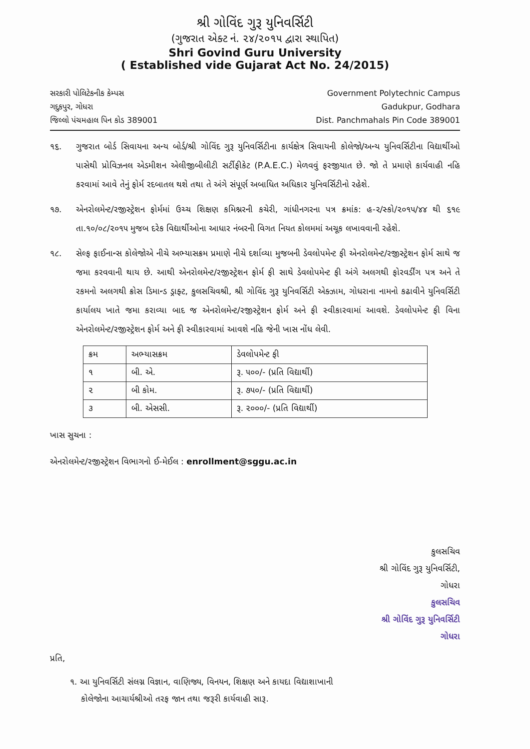શ્રી ગોવિંદ ગુરૂ યુનિવર્સિટી
(ગુજરાત એક્ટ નં. ૨૪/૨૦૧૫ દ્વારા સ્થાપિત)
Shri Govind Guru University
( Established vide Gujarat Act No. 24/2015)
સરકારી પોલિટેકનીક કેમ્પસ
ગદુકપુર, ગોધરા
જિલ્લો પંચમહાલ પિન કોડ 389001
Government Polytechnic Campus
Gadukpur, Godhara
Dist. Panchmahals Pin Code 389001
૧૬. ગુજરાત બોર્ડ સિવાયના અન્ય બોર્ડ/શ્રી ગોવિંદ ગુરૂ યુનિવર્સિટીના કાર્યક્ષેત્ર સિવાયની કોલેજો/અન્ય યુનિવર્સિટીના વિદ્યાર્થીઓ પાસેથી પ્રોવિઝનલ એડમીશન એલીજીબીલીટી સર્ટીફીકેટ (P.A.E.C.) મેળવવું ફરજીયાત છે. જો તે પ્રમાણે કાર્યવાહી નહિ કરવામાં આવે તેનું ફોર્મ રદબાતલ થશે તથા તે અંગે સંપૂર્ણ અબાધિત અધિકાર યુનિવર્સિટીનો રહેશે.
૧૭. એનરોલમેન્ટ/રજીસ્ટ્રેશન ફોર્મમાં ઉચ્ચ શિક્ષણ કમિશ્નરની કચેરી, ગાંધીનગરના પત્ર ક્રમાંક: હ-૨/સ્કો/૨૦૧૫/૪૪ થી ૬૧૯ તા.૧૦/૦૮/૨૦૧૫ મુજબ દરેક વિદ્યાર્થીઓના આધાર નંબરની વિગત નિયત કોલમમાં અચૂક લખાવવાની રહેશે.
૧૮. સેલ્ફ ફાઈનાન્સ કોલેજોએ નીચે અભ્યાસક્રમ પ્રમાણે નીચે દર્શાવ્યા મુજબની ડેવલોપમેન્ટ ફી એનરોલમેન્ટ/રજીસ્ટ્રેશન ફોર્મ સાથે જ જમા કરવવાની થાય છે. આથી એનરોલમેન્ટ/રજીસ્ટ્રેશન ફોર્મ ફી સાથે ડેવલોપમેન્ટ ફી અંગે અલગથી ફોરવર્ડીંગ પત્ર અને તે રકમનો અલગથી ક્રોસ ડિમાન્ડ ડ્રાફ્ટ, કુલસચિવશ્રી, શ્રી ગોવિંદ ગુરૂ યુનિવર્સિટી એક્ઝામ, ગોધરાના નામનો કઢાવીને યુનિવર્સિટી કાર્યાલય ખાતે જમા કરાવ્યા બાદ જ એનરોલમેન્ટ/રજીસ્ટ્રેશન ફોર્મ અને ફી સ્વીકારવામાં આવશે. ડેવલોપમેન્ટ ફી વિના એનરોલમેન્ટ/રજીસ્ટ્રેશન ફોર્મ અને ફી સ્વીકારવામાં આવશે નહિ જેની ખાસ નોંધ લેવી.
| ક્રમ | અભ્યાસક્રમ | ડેવલોપમેન્ટ ફી |
| --- | --- | --- |
| ૧ | બી. એ. | રૂ. ૫૦૦/- (પ્રતિ વિદ્યાર્થી) |
| ૨ | બી કોમ. | રૂ. ૭૫૦/- (પ્રતિ વિદ્યાર્થી) |
| ૩ | બી. એસસી. | રૂ. ૨૦૦૦/- (પ્રતિ વિદ્યાર્થી) |
ખાસ સુચના :
એનરોલમેન્ટ/રજીસ્ટ્રેશન વિભાગનો ઈ-મેઈલ : enrollment@sggu.ac.in
કુલસચિવ
શ્રી ગોવિંદ ગુરૂ યુનિવર્સિટી,
ગોધરા
કુલસચિવ
શ્રી ગોવિંદ ગુરૂ યુનિવર્સિટી
ગોધરા
પ્રતિ,
૧. આ યુનિવર્સિટી સંલગ્ન વિજ્ઞાન, વાણિજ્ય, વિનયન, શિક્ષણ અને કાયદા વિદ્યાશાખાની
કોલેજોના આચાર્યશ્રીઓ તરફ જાન તથા જરૂરી કાર્યવાહી સારૂ.